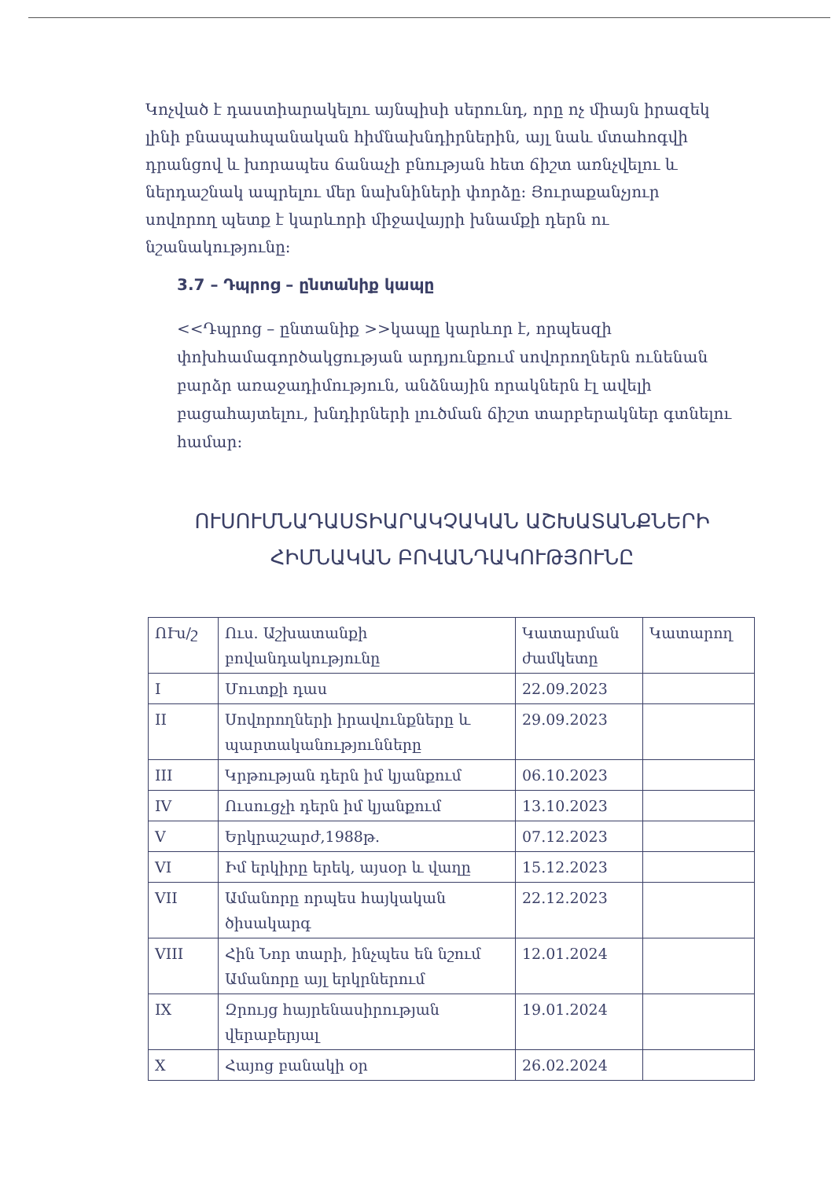Կոչված է դաստիարակելու այնպիսի սերունդ, որը ոչ միայն իրազեկ լինի բնապահպանական հիմնախնդիրներին, այլ նաև մտահոգվի դրանցով և խորապես ճանաչի բնության հետ ճիշտ առնչվելու և ներդաշնակ ապրելու մեր նախնիների փորձը: Յուրաքանչյուր սովորող պետք է կարևորի միջավայրի խնամքի դերն ու նշանակությունը:
3.7 – Դպրոց – ընտանիք կապը
<<Դպրոց – ընտանիք >>կապը կարևոր է, որպեսզի փոխհամագործակցության արդյունքում սովորողներն ունենան բարձր առաջադիմություն, անձնային որակներն էլ ավելի բացահայտելու, խնդիրների լուծման ճիշտ տարբերակներ գտնելու համար:
ՈՒՍՈՒՄՆԱԴԱՍՏԻԱՐԱԿՉԱԿԱՆ ԱՇԽԱՏԱՆՔՆԵՐԻ ՀԻՄՆԱԿԱՆ ԲՈՎԱՆԴԱԿՈՒԹՅՈՒՆԸ
| ՈՒս/շ | Ուս. Աշխատանքի բովանդակությունը | Կատարման ժամկետը | Կատարող |
| --- | --- | --- | --- |
| I | Մուտքի դաս | 22.09.2023 | |
| II | Սովորողների իրավունքները և պարտականությունները | 29.09.2023 | |
| III | Կրթության դերն իմ կյանքում | 06.10.2023 | |
| IV | Ուսուցչի դերն իմ կյանքում | 13.10.2023 | |
| V | Երկրաշարժ,1988թ. | 07.12.2023 | |
| VI | Իմ երկիրը երեկ, այսօր և վաղը | 15.12.2023 | |
| VII | Ամանորը որպես հայկական ծիսակարգ | 22.12.2023 | |
| VIII | Հին Նոր տարի, ինչպես են նշում Ամանորը այլ երկրներում | 12.01.2024 | |
| IX | Զրույց հայրենասիրության վերաբերյալ | 19.01.2024 | |
| X | Հայոց բանակի օր | 26.02.2024 | |